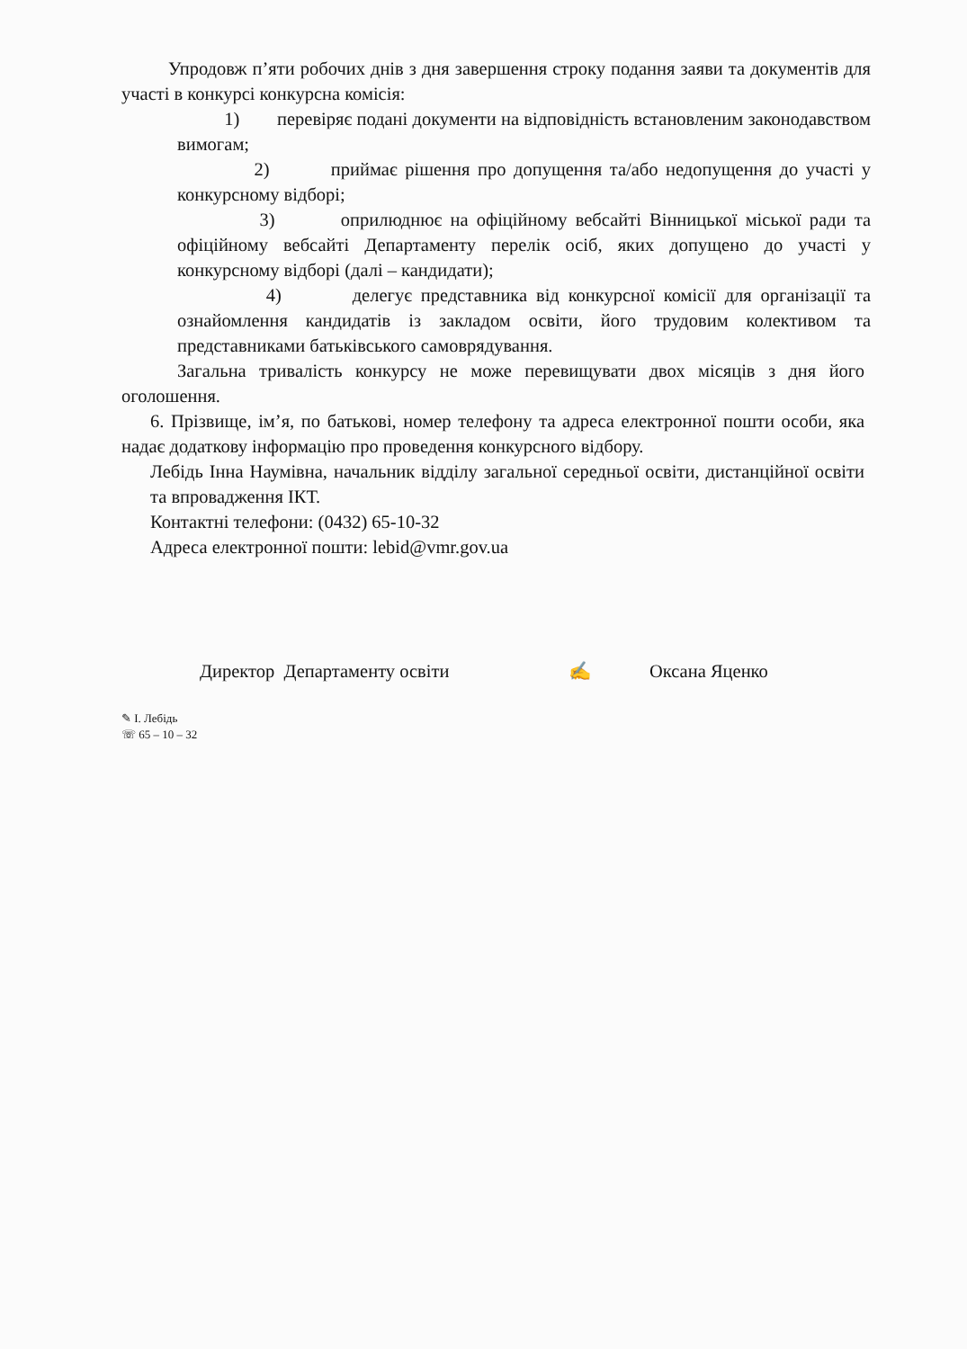Упродовж п’яти робочих днів з дня завершення строку подання заяви та документів для участі в конкурсі конкурсна комісія:
1) перевіряє подані документи на відповідність встановленим законодавством вимогам;
2) приймає рішення про допущення та/або недопущення до участі у конкурсному відборі;
3) оприлюднює на офіційному вебсайті Вінницької міської ради та офіційному вебсайті Департаменту перелік осіб, яких допущено до участі у конкурсному відборі (далі – кандидати);
4) делегує представника від конкурсної комісії для організації та ознайомлення кандидатів із закладом освіти, його трудовим колективом та представниками батьківського самоврядування.
Загальна тривалість конкурсу не може перевищувати двох місяців з дня його оголошення.
6. Прізвище, ім’я, по батькові, номер телефону та адреса електронної пошти особи, яка надає додаткову інформацію про проведення конкурсного відбору.
Лебідь Інна Наумівна, начальник відділу загальної середньої освіти, дистанційної освіти та впровадження ІКТ.
Контактні телефони: (0432) 65-10-32
Адреса електронної пошти: lebid@vmr.gov.ua
Директор Департаменту освіти ✍ Оксана Яценко
✎ І. Лебідь
☏ 65 – 10 – 32